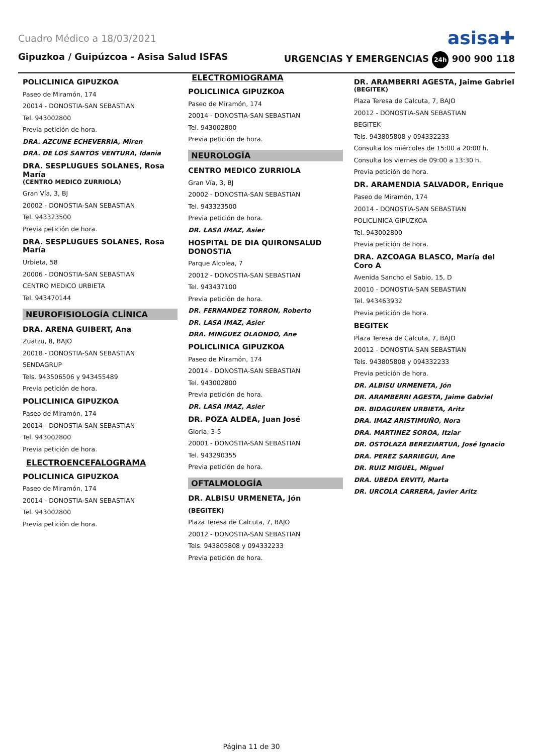Cuadro Médico a 18/03/2021 asisa✚
Gipuzkoa / Guipúzcoa - Asisa Salud ISFAS URGENCIAS Y EMERGENCIAS 24h 900 900 118
POLICLINICA GIPUZKOA
Paseo de Miramón, 174
20014 - DONOSTIA-SAN SEBASTIAN
Tel. 943002800
Previa petición de hora.
DRA. AZCUNE ECHEVERRIA, Miren
DRA. DE LOS SANTOS VENTURA, Idania
DRA. SESPLUGUES SOLANES, Rosa María
(CENTRO MEDICO ZURRIOLA)
Gran Vía, 3, BJ
20002 - DONOSTIA-SAN SEBASTIAN
Tel. 943323500
Previa petición de hora.
DRA. SESPLUGUES SOLANES, Rosa María
Urbieta, 58
20006 - DONOSTIA-SAN SEBASTIAN
CENTRO MEDICO URBIETA
Tel. 943470144
NEUROFISIOLOGÍA CLÍNICA
DRA. ARENA GUIBERT, Ana
Zuatzu, 8, BAJO
20018 - DONOSTIA-SAN SEBASTIAN
SENDAGRUP
Tels. 943506506 y 943455489
Previa petición de hora.
POLICLINICA GIPUZKOA
Paseo de Miramón, 174
20014 - DONOSTIA-SAN SEBASTIAN
Tel. 943002800
Previa petición de hora.
ELECTROENCEFALOGRAMA
POLICLINICA GIPUZKOA
Paseo de Miramón, 174
20014 - DONOSTIA-SAN SEBASTIAN
Tel. 943002800
Previa petición de hora.
ELECTROMIOGRAMA
POLICLINICA GIPUZKOA
Paseo de Miramón, 174
20014 - DONOSTIA-SAN SEBASTIAN
Tel. 943002800
Previa petición de hora.
NEUROLOGÍA
CENTRO MEDICO ZURRIOLA
Gran Vía, 3, BJ
20002 - DONOSTIA-SAN SEBASTIAN
Tel. 943323500
Previa petición de hora.
DR. LASA IMAZ, Asier
HOSPITAL DE DIA QUIRONSALUD DONOSTIA
Parque Alcolea, 7
20012 - DONOSTIA-SAN SEBASTIAN
Tel. 943437100
Previa petición de hora.
DR. FERNANDEZ TORRON, Roberto
DR. LASA IMAZ, Asier
DRA. MINGUEZ OLAONDO, Ane
POLICLINICA GIPUZKOA
Paseo de Miramón, 174
20014 - DONOSTIA-SAN SEBASTIAN
Tel. 943002800
Previa petición de hora.
DR. LASA IMAZ, Asier
DR. POZA ALDEA, Juan José
Gloria, 3-5
20001 - DONOSTIA-SAN SEBASTIAN
Tel. 943290355
Previa petición de hora.
OFTALMOLOGÍA
DR. ALBISU URMENETA, Jón
(BEGITEK)
Plaza Teresa de Calcuta, 7, BAJO
20012 - DONOSTIA-SAN SEBASTIAN
Tels. 943805808 y 094332233
Previa petición de hora.
DR. ARAMBERRI AGESTA, Jaime Gabriel
(BEGITEK)
Plaza Teresa de Calcuta, 7, BAJO
20012 - DONOSTIA-SAN SEBASTIAN
BEGITEK
Tels. 943805808 y 094332233
Consulta los miércoles de 15:00 a 20:00 h.
Consulta los viernes de 09:00 a 13:30 h.
Previa petición de hora.
DR. ARAMENDIA SALVADOR, Enrique
Paseo de Miramón, 174
20014 - DONOSTIA-SAN SEBASTIAN
POLICLINICA GIPUZKOA
Tel. 943002800
Previa petición de hora.
DRA. AZCOAGA BLASCO, María del Coro A
Avenida Sancho el Sabio, 15, D
20010 - DONOSTIA-SAN SEBASTIAN
Tel. 943463932
Previa petición de hora.
BEGITEK
Plaza Teresa de Calcuta, 7, BAJO
20012 - DONOSTIA-SAN SEBASTIAN
Tels. 943805808 y 094332233
Previa petición de hora.
DR. ALBISU URMENETA, Jón
DR. ARAMBERRI AGESTA, Jaime Gabriel
DR. BIDAGUREN URBIETA, Aritz
DRA. IMAZ ARISTIMUÑO, Nora
DRA. MARTINEZ SOROA, Itziar
DR. OSTOLAZA BEREZIARTUA, José Ignacio
DRA. PEREZ SARRIEGUI, Ane
DR. RUIZ MIGUEL, Miguel
DRA. UBEDA ERVITI, Marta
DR. URCOLA CARRERA, Javier Aritz
Página 11 de 30